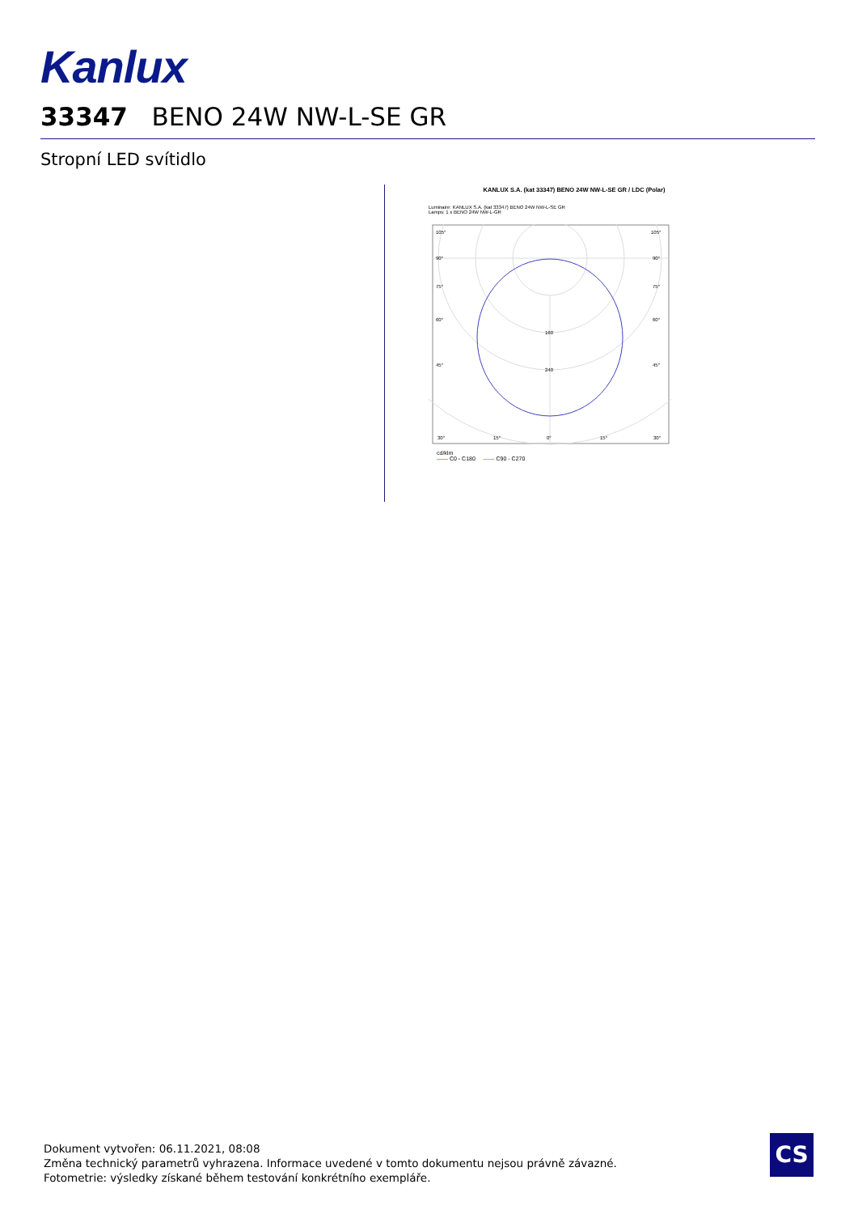Kanlux
33347 BENO 24W NW-L-SE GR
Stropní LED svítidlo
KANLUX S.A. (kat 33347) BENO 24W NW-L-SE GR / LDC (Polar)
Luminaire: KANLUX S.A. (kat 33347) BENO 24W NW-L-SE GR
Lamps: 1 x BENO 24W NW-L-GR
105°
105°
90°
90°
75°
75°
60°
60°
45°
45°
160
240
30°
15°
0°
15°
30°
cd/klm
—— C0 - C180 —— C90 - C270
Dokument vytvořen: 06.11.2021, 08:08
Změna technický parametrů vyhrazena. Informace uvedené v tomto dokumentu nejsou právně závazné.
Fotometrie: výsledky získané během testování konkrétního exempláře.
CS